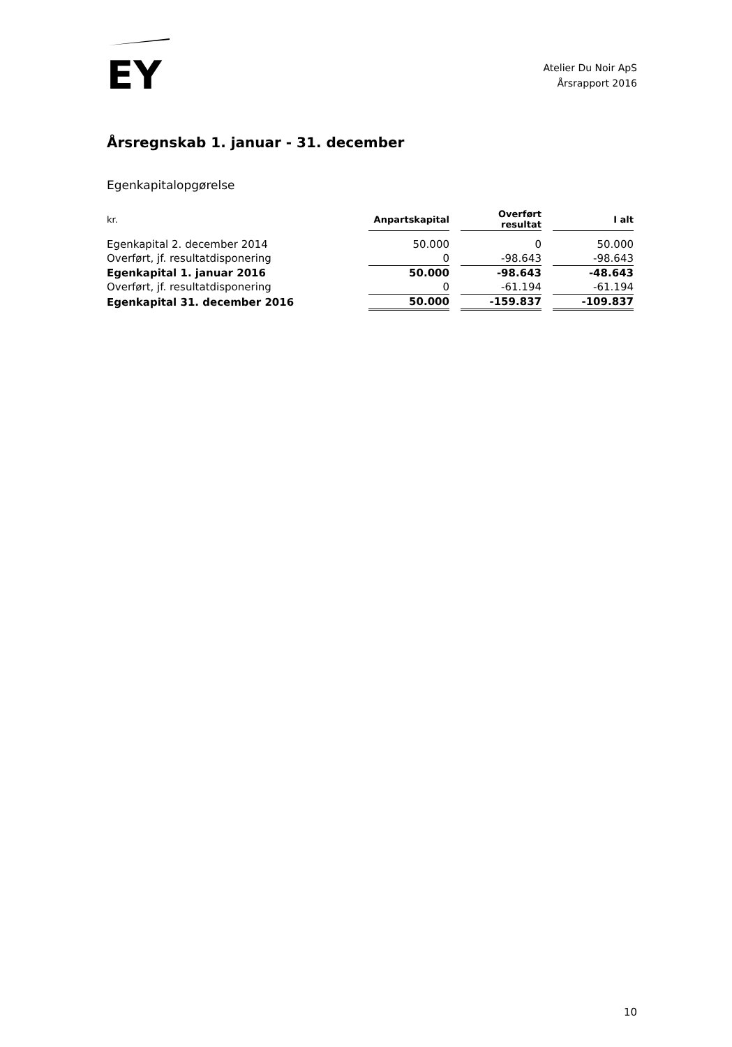EY
Atelier Du Noir ApS
Årsrapport 2016
Årsregnskab 1. januar - 31. december
Egenkapitalopgørelse
| kr. | Anpartskapital | | Overført resultat | | I alt |
| Egenkapital 2. december 2014 | 50.000 | | 0 | | 50.000 |
| Overført, jf. resultatdisponering | 0 | | -98.643 | | -98.643 |
| Egenkapital 1. januar 2016 | 50.000 | | -98.643 | | -48.643 |
| Overført, jf. resultatdisponering | 0 | | -61.194 | | -61.194 |
| Egenkapital 31. december 2016 | 50.000 | | -159.837 | | -109.837 |
10